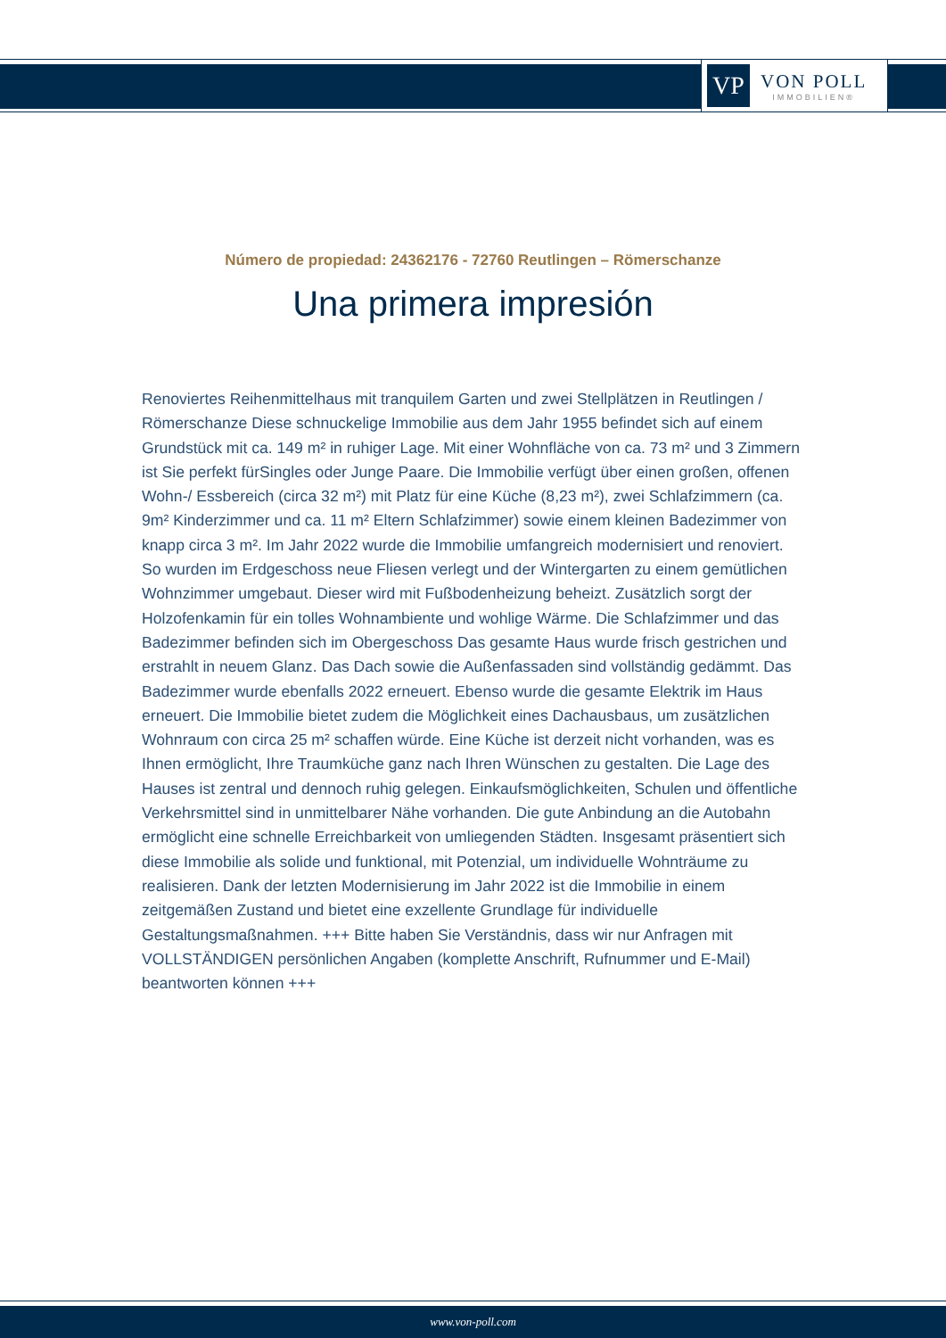VP
VON POLL
IMMOBILIEN®
Número de propiedad: 24362176 - 72760 Reutlingen – Römerschanze
Una primera impresión
Renoviertes Reihenmittelhaus mit tranquilem Garten und zwei Stellplätzen in Reutlingen / Römerschanze Diese schnuckelige Immobilie aus dem Jahr 1955 befindet sich auf einem Grundstück mit ca. 149 m² in ruhiger Lage. Mit einer Wohnfläche von ca. 73 m² und 3 Zimmern ist Sie perfekt fürSingles oder Junge Paare. Die Immobilie verfügt über einen großen, offenen Wohn-/ Essbereich (circa 32 m²) mit Platz für eine Küche (8,23 m²), zwei Schlafzimmern (ca. 9m² Kinderzimmer und ca. 11 m² Eltern Schlafzimmer) sowie einem kleinen Badezimmer von knapp circa 3 m². Im Jahr 2022 wurde die Immobilie umfangreich modernisiert und renoviert. So wurden im Erdgeschoss neue Fliesen verlegt und der Wintergarten zu einem gemütlichen Wohnzimmer umgebaut. Dieser wird mit Fußbodenheizung beheizt. Zusätzlich sorgt der Holzofenkamin für ein tolles Wohnambiente und wohlige Wärme. Die Schlafzimmer und das Badezimmer befinden sich im Obergeschoss Das gesamte Haus wurde frisch gestrichen und erstrahlt in neuem Glanz. Das Dach sowie die Außenfassaden sind vollständig gedämmt. Das Badezimmer wurde ebenfalls 2022 erneuert. Ebenso wurde die gesamte Elektrik im Haus erneuert. Die Immobilie bietet zudem die Möglichkeit eines Dachausbaus, um zusätzlichen Wohnraum con circa 25 m² schaffen würde. Eine Küche ist derzeit nicht vorhanden, was es Ihnen ermöglicht, Ihre Traumküche ganz nach Ihren Wünschen zu gestalten. Die Lage des Hauses ist zentral und dennoch ruhig gelegen. Einkaufsmöglichkeiten, Schulen und öffentliche Verkehrsmittel sind in unmittelbarer Nähe vorhanden. Die gute Anbindung an die Autobahn ermöglicht eine schnelle Erreichbarkeit von umliegenden Städten. Insgesamt präsentiert sich diese Immobilie als solide und funktional, mit Potenzial, um individuelle Wohnträume zu realisieren. Dank der letzten Modernisierung im Jahr 2022 ist die Immobilie in einem zeitgemäßen Zustand und bietet eine exzellente Grundlage für individuelle Gestaltungsmaßnahmen. +++ Bitte haben Sie Verständnis, dass wir nur Anfragen mit VOLLSTÄNDIGEN persönlichen Angaben (komplette Anschrift, Rufnummer und E-Mail) beantworten können +++
www.von-poll.com